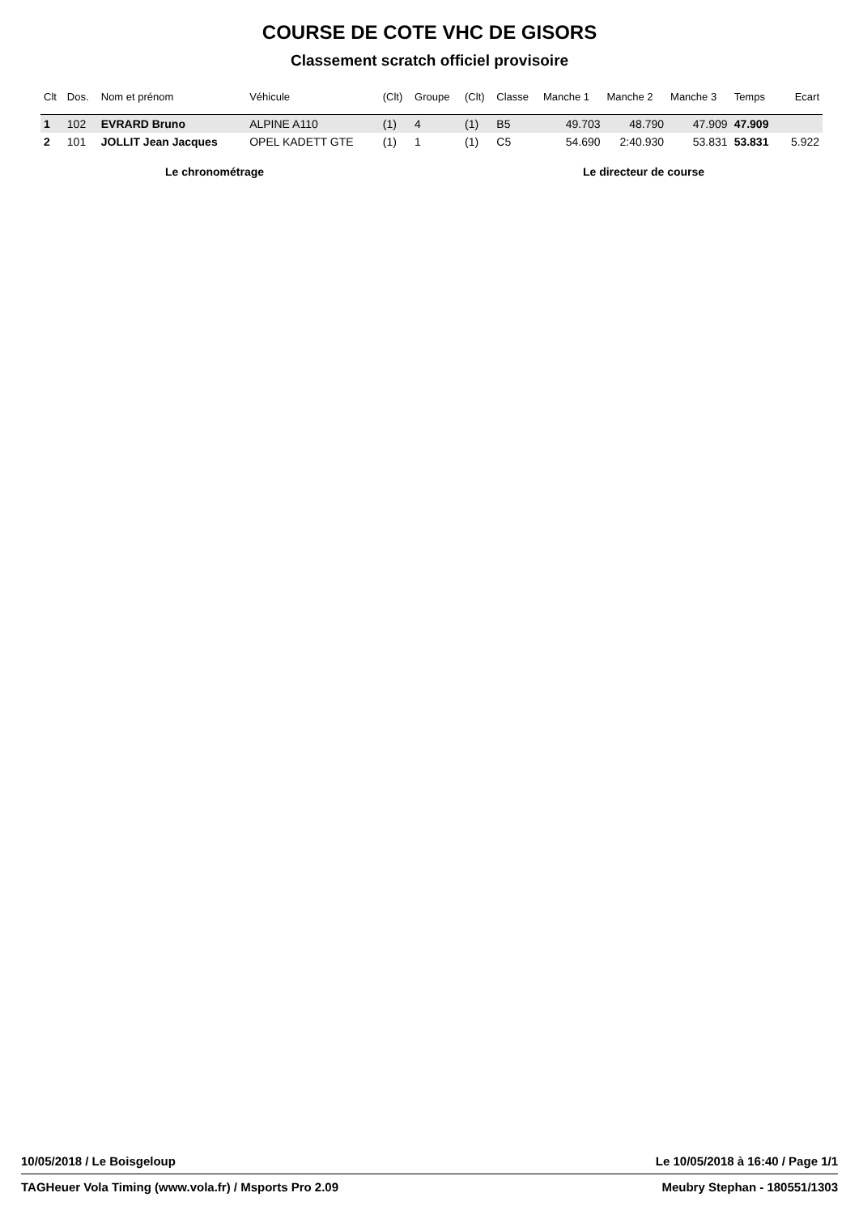COURSE DE COTE VHC DE GISORS
Classement scratch officiel provisoire
| Clt | Dos. | Nom et prénom | Véhicule | (Clt) | Groupe | (Clt) | Classe | Manche 1 | Manche 2 | Manche 3 | Temps | Ecart |
| --- | --- | --- | --- | --- | --- | --- | --- | --- | --- | --- | --- | --- |
| 1 | 102 | EVRARD Bruno | ALPINE A110 | (1) | 4 | (1) | B5 | 49.703 | 48.790 | 47.909 | 47.909 | |
| 2 | 101 | JOLLIT Jean Jacques | OPEL KADETT GTE | (1) | 1 | (1) | C5 | 54.690 | 2:40.930 | 53.831 | 53.831 | 5.922 |
Le chronométrage Le directeur de course
10/05/2018 / Le Boisgeloup Le 10/05/2018 à 16:40 / Page 1/1
TAGHeuer Vola Timing (www.vola.fr) / Msports Pro 2.09 Meubry Stephan - 180551/1303